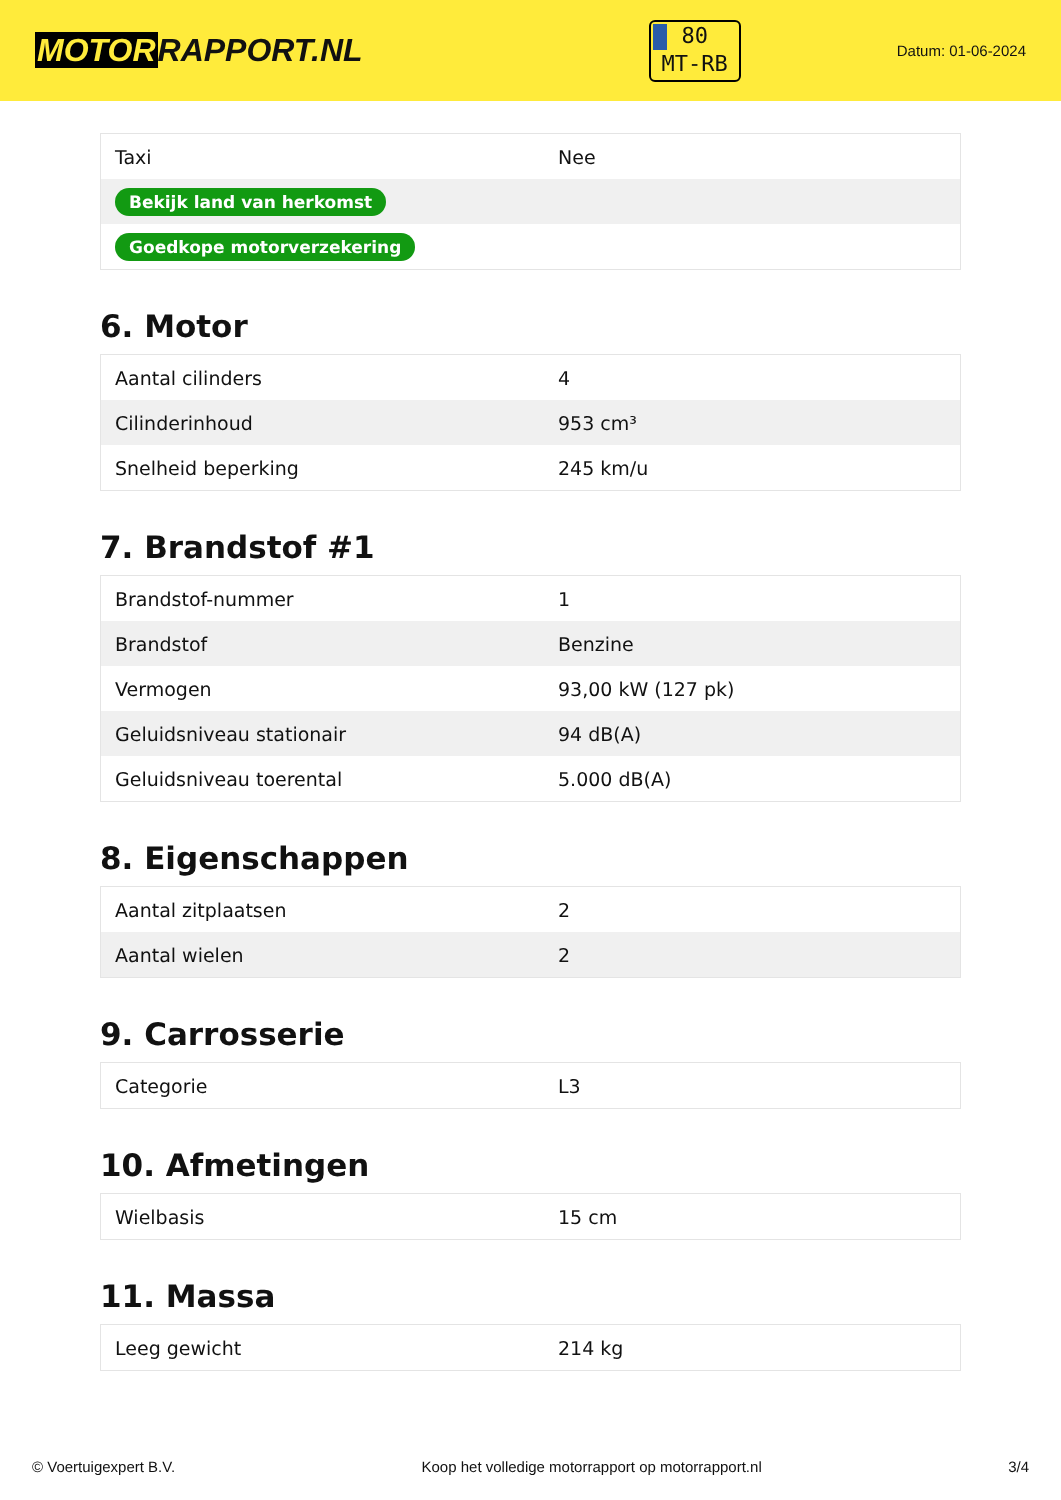MOTORRAPPORT.NL
80
MT-RB
Datum: 01-06-2024
| Taxi | Nee |
| Bekijk land van herkomst | |
| Goedkope motorverzekering | |
6. Motor
| Aantal cilinders | 4 |
| Cilinderinhoud | 953 cm³ |
| Snelheid beperking | 245 km/u |
7. Brandstof #1
| Brandstof-nummer | 1 |
| Brandstof | Benzine |
| Vermogen | 93,00 kW (127 pk) |
| Geluidsniveau stationair | 94 dB(A) |
| Geluidsniveau toerental | 5.000 dB(A) |
8. Eigenschappen
| Aantal zitplaatsen | 2 |
| Aantal wielen | 2 |
9. Carrosserie
| Categorie | L3 |
10. Afmetingen
| Wielbasis | 15 cm |
11. Massa
| Leeg gewicht | 214 kg |
© Voertuigexpert B.V. Koop het volledige motorrapport op motorrapport.nl 3/4